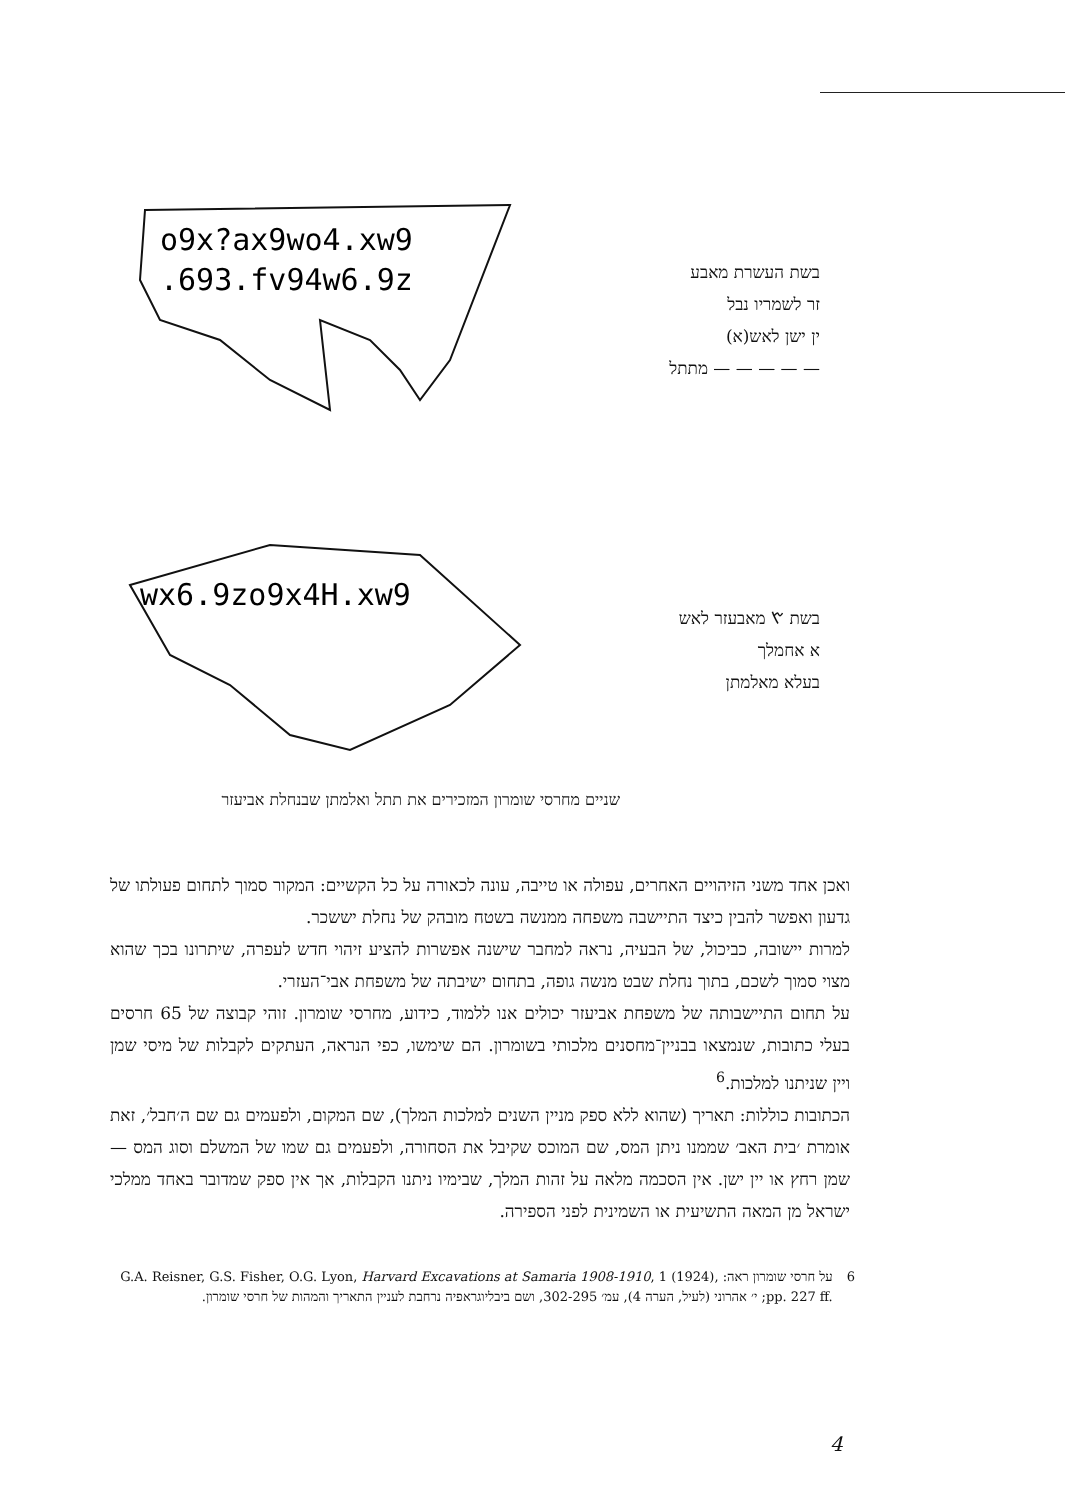o9x?ax9wo4.xw9
.693.fv94w6.9z
בשת העשרת מאבע
זר לשמריו נבל
ין ישן לאש(א)
— — — — — מתתל
wx6.9zo9x4H.xw9
בשת 𐤑 מאבעזר לאש
א אחמלך
בעלא מאלמתן
שניים מחרסי שומרון המזכירים את תתל ואלמתן שבנחלת אביעזר
ואכן אחד משני הזיהויים האחרים, עפולה או טייבה, עונה לכאורה על כל הקשיים: המקור סמוך לתחום פעולתו של גדעון ואפשר להבין כיצד התיישבה משפחה ממנשה בשטח מובהק של נחלת יששכר.
למרות יישובה, כביכול, של הבעיה, נראה למחבר שישנה אפשרות להציע זיהוי חדש לעפרה, שיתרונו בכך שהוא מצוי סמוך לשכם, בתוך נחלת שבט מנשה גופה, בתחום ישיבתה של משפחת אבי־העזרי.
על תחום התיישבותה של משפחת אביעזר יכולים אנו ללמוד, כידוע, מחרסי שומרון. זוהי קבוצה של 65 חרסים בעלי כתובות, שנמצאו בבניין־מחסנים מלכותי בשומרון. הם שימשו, כפי הנראה, העתקים לקבלות של מיסי שמן ויין שניתנו למלכות.<sup>6</sup>
הכתובות כוללות: תאריך (שהוא ללא ספק מניין השנים למלכות המלך), שם המקום, ולפעמים גם שם ה׳חבל׳, זאת אומרת ׳בית האב׳ שממנו ניתן המס, שם המוכס שקיבל את הסחורה, ולפעמים גם שמו של המשלם וסוג המס — שמן רחץ או יין ישן. אין הסכמה מלאה על זהות המלך, שבימיו ניתנו הקבלות, אך אין ספק שמדובר באחד ממלכי ישראל מן המאה התשיעית או השמינית לפני הספירה.
6 על חרסי שומרון ראה: G.A. Reisner, G.S. Fisher, O.G. Lyon, Harvard Excavations at Samaria 1908-1910, 1 (1924), pp. 227 ff.; י׳ אהרוני (לעיל, הערה 4), עמ׳ 302-295, ושם ביבליוגראפיה נרחבת לעניין התאריך והמהות של חרסי שומרון.
4